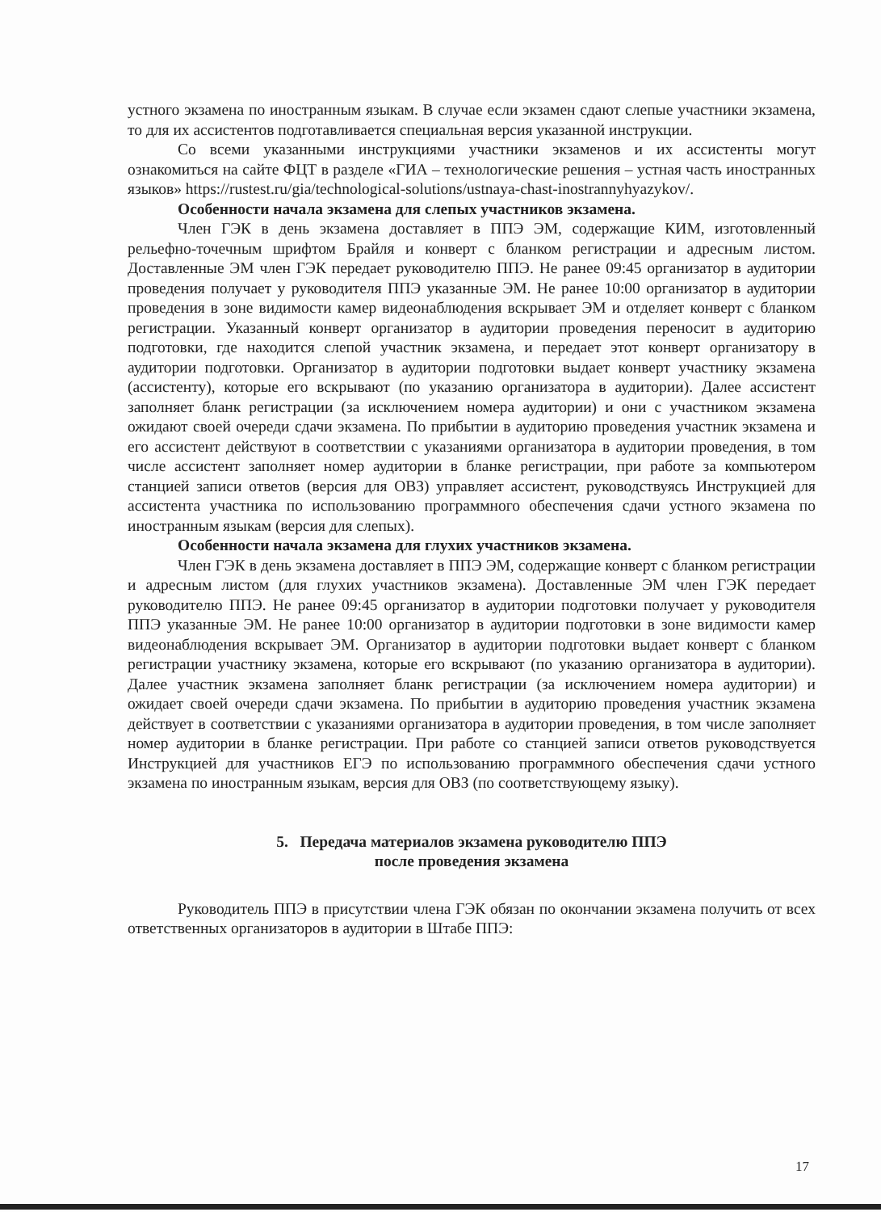устного экзамена по иностранным языкам. В случае если экзамен сдают слепые участники экзамена, то для их ассистентов подготавливается специальная версия указанной инструкции.
Со всеми указанными инструкциями участники экзаменов и их ассистенты могут ознакомиться на сайте ФЦТ в разделе «ГИА – технологические решения – устная часть иностранных языков» https://rustest.ru/gia/technological-solutions/ustnaya-chast-inostrannyhyazykov/.
Особенности начала экзамена для слепых участников экзамена.
Член ГЭК в день экзамена доставляет в ППЭ ЭМ, содержащие КИМ, изготовленный рельефно-точечным шрифтом Брайля и конверт с бланком регистрации и адресным листом. Доставленные ЭМ член ГЭК передает руководителю ППЭ. Не ранее 09:45 организатор в аудитории проведения получает у руководителя ППЭ указанные ЭМ. Не ранее 10:00 организатор в аудитории проведения в зоне видимости камер видеонаблюдения вскрывает ЭМ и отделяет конверт с бланком регистрации. Указанный конверт организатор в аудитории проведения переносит в аудиторию подготовки, где находится слепой участник экзамена, и передает этот конверт организатору в аудитории подготовки. Организатор в аудитории подготовки выдает конверт участнику экзамена (ассистенту), которые его вскрывают (по указанию организатора в аудитории). Далее ассистент заполняет бланк регистрации (за исключением номера аудитории) и они с участником экзамена ожидают своей очереди сдачи экзамена. По прибытии в аудиторию проведения участник экзамена и его ассистент действуют в соответствии с указаниями организатора в аудитории проведения, в том числе ассистент заполняет номер аудитории в бланке регистрации, при работе за компьютером станцией записи ответов (версия для ОВЗ) управляет ассистент, руководствуясь Инструкцией для ассистента участника по использованию программного обеспечения сдачи устного экзамена по иностранным языкам (версия для слепых).
Особенности начала экзамена для глухих участников экзамена.
Член ГЭК в день экзамена доставляет в ППЭ ЭМ, содержащие конверт с бланком регистрации и адресным листом (для глухих участников экзамена). Доставленные ЭМ член ГЭК передает руководителю ППЭ. Не ранее 09:45 организатор в аудитории подготовки получает у руководителя ППЭ указанные ЭМ. Не ранее 10:00 организатор в аудитории подготовки в зоне видимости камер видеонаблюдения вскрывает ЭМ. Организатор в аудитории подготовки выдает конверт с бланком регистрации участнику экзамена, которые его вскрывают (по указанию организатора в аудитории). Далее участник экзамена заполняет бланк регистрации (за исключением номера аудитории) и ожидает своей очереди сдачи экзамена. По прибытии в аудиторию проведения участник экзамена действует в соответствии с указаниями организатора в аудитории проведения, в том числе заполняет номер аудитории в бланке регистрации. При работе со станцией записи ответов руководствуется Инструкцией для участников ЕГЭ по использованию программного обеспечения сдачи устного экзамена по иностранным языкам, версия для ОВЗ (по соответствующему языку).
5. Передача материалов экзамена руководителю ППЭ
после проведения экзамена
Руководитель ППЭ в присутствии члена ГЭК обязан по окончании экзамена получить от всех ответственных организаторов в аудитории в Штабе ППЭ:
17